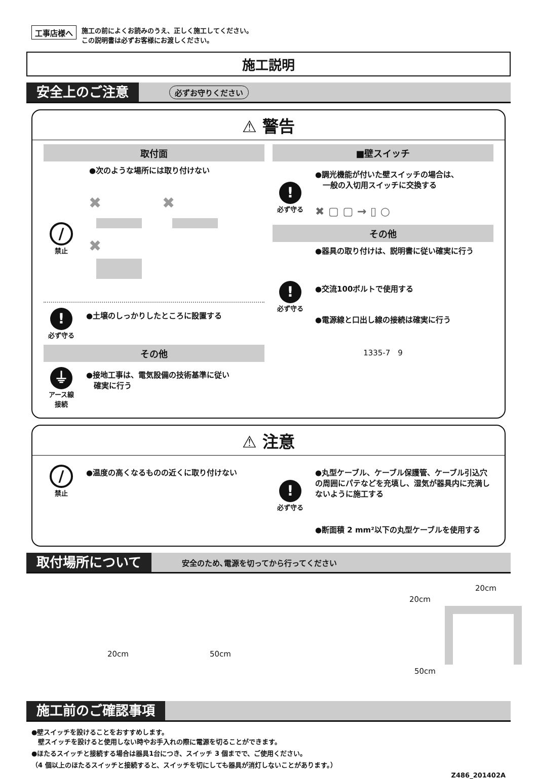工事店様へ
施工の前によくお読みのうえ、正しく施工してください。
この説明書は必ずお客様にお渡しください。
施工説明
安全上のご注意 必ずお守りください
⚠ 警告
取付面
●次のような場所には取り付けない
/
禁止
✖
✖
✖
!
必ず守る
●土壌のしっかりしたところに設置する
その他
⏚
アース線
接続
●接地工事は、電気設備の技術基準に従い
　確実に行う
■壁スイッチ
!
必ず守る
●調光機能が付いた壁スイッチの場合は、
　一般の入切用スイッチに交換する
✖ ▢ ▢ → ▯ ○
その他
●器具の取り付けは、説明書に従い確実に行う
!
必ず守る
●交流100ボルトで使用する
●電源線と口出し線の接続は確実に行う
1335-7　9
⚠ 注意
/
禁止
●温度の高くなるものの近くに取り付けない
!
必ず守る
●丸型ケーブル、ケーブル保護管、ケーブル引込穴の周囲にパテなどを充填し、湿気が器具内に充満しないように施工する
●断面積 2 mm²以下の丸型ケーブルを使用する
取付場所について 安全のため､電源を切ってから行ってください
20cm 50cm
20cm
20cm
50cm
施工前のご確認事項
●壁スイッチを設けることをおすすめします。
　壁スイッチを設けると使用しない時やお手入れの際に電源を切ることができます。
●ほたるスイッチと接続する場合は器具1台につき、スイッチ 3 個までで、ご使用ください。
（4 個以上のほたるスイッチと接続すると、スイッチを切にしても器具が消灯しないことがあります。）
Z486_201402A